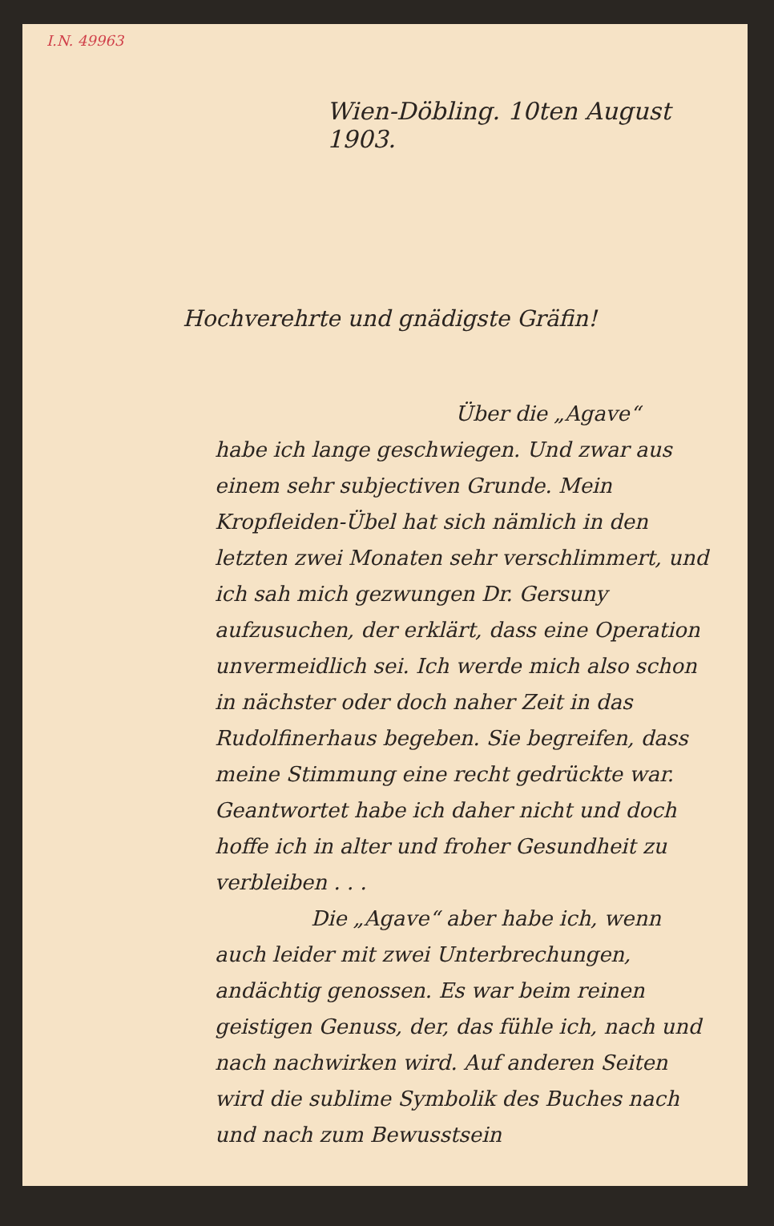I.N. 49963
Wien-Döbling. 10ten August 1903.
Hochverehrte und gnädigste Gräfin!
Über die „Agave“
habe ich lange geschwiegen. Und zwar aus einem sehr subjectiven Grunde. Mein Kropfleiden-Übel hat sich nämlich in den letzten zwei Monaten sehr verschlimmert, und ich sah mich gezwungen Dr. Gersuny aufzusuchen, der erklärt, dass eine Operation unvermeidlich sei. Ich werde mich also schon in nächster oder doch naher Zeit in das Rudolfinerhaus begeben. Sie begreifen, dass meine Stimmung eine recht gedrückte war. Geantwortet habe ich daher nicht und doch hoffe ich in alter und froher Gesundheit zu verbleiben . . .
Die „Agave“ aber habe ich, wenn auch leider mit zwei Unterbrechungen, andächtig genossen. Es war beim reinen geistigen Genuss, der, das fühle ich, nach und nach nachwirken wird. Auf anderen Seiten wird die sublime Symbolik des Buches nach und nach zum Bewusstsein